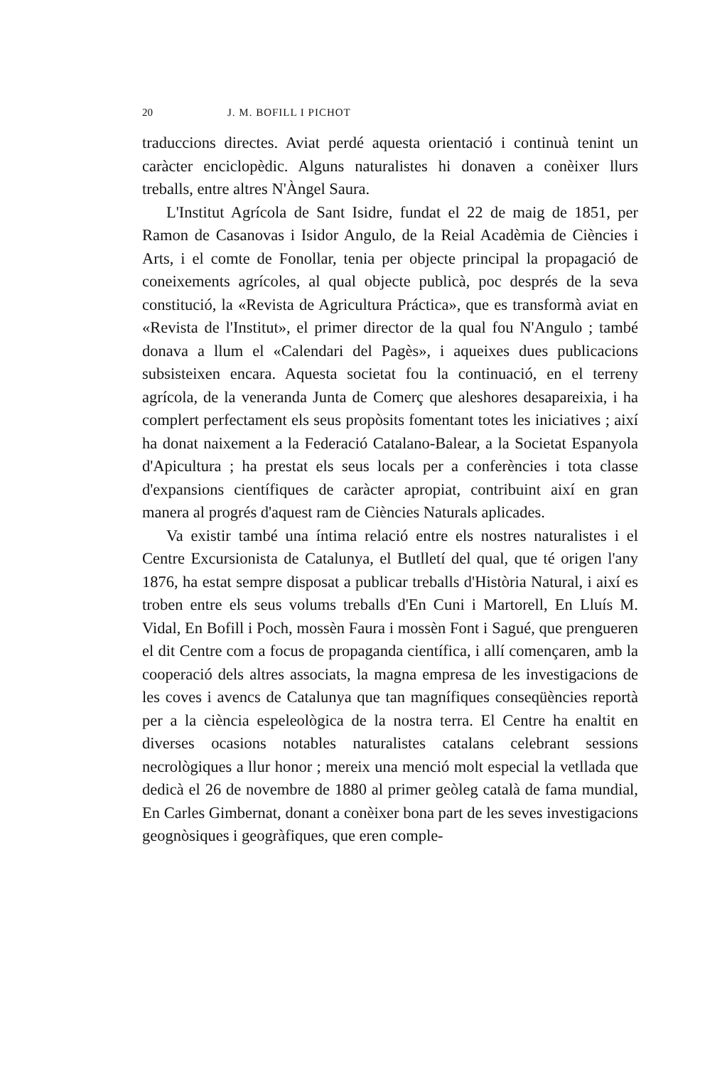20 J. M. BOFILL I PICHOT
traduccions directes. Aviat perdé aquesta orientació i continuà tenint un caràcter enciclopèdic. Alguns naturalistes hi donaven a conèixer llurs treballs, entre altres N'Àngel Saura.
L'Institut Agrícola de Sant Isidre, fundat el 22 de maig de 1851, per Ramon de Casanovas i Isidor Angulo, de la Reial Acadèmia de Ciències i Arts, i el comte de Fonollar, tenia per objecte principal la propagació de coneixements agrícoles, al qual objecte publicà, poc després de la seva constitució, la «Revista de Agricultura Práctica», que es transformà aviat en «Revista de l'Institut», el primer director de la qual fou N'Angulo ; també donava a llum el «Calendari del Pagès», i aqueixes dues publicacions subsisteixen encara. Aquesta societat fou la continuació, en el terreny agrícola, de la veneranda Junta de Comerç que aleshores desapareixia, i ha complert perfectament els seus propòsits fomentant totes les iniciatives ; així ha donat naixement a la Federació Catalano-Balear, a la Societat Espanyola d'Apicultura ; ha prestat els seus locals per a conferències i tota classe d'expansions científiques de caràcter apropiat, contribuint així en gran manera al progrés d'aquest ram de Ciències Naturals aplicades.
Va existir també una íntima relació entre els nostres naturalistes i el Centre Excursionista de Catalunya, el Butlletí del qual, que té origen l'any 1876, ha estat sempre disposat a publicar treballs d'Història Natural, i així es troben entre els seus volums treballs d'En Cuni i Martorell, En Lluís M. Vidal, En Bofill i Poch, mossèn Faura i mossèn Font i Sagué, que prengueren el dit Centre com a focus de propaganda científica, i allí començaren, amb la cooperació dels altres associats, la magna empresa de les investigacions de les coves i avencs de Catalunya que tan magnífiques conseqüències reportà per a la ciència espeleològica de la nostra terra. El Centre ha enaltit en diverses ocasions notables naturalistes catalans celebrant sessions necrològiques a llur honor ; mereix una menció molt especial la vetllada que dedicà el 26 de novembre de 1880 al primer geòleg català de fama mundial, En Carles Gimbernat, donant a conèixer bona part de les seves investigacions geognòsiques i geogràfiques, que eren comple-